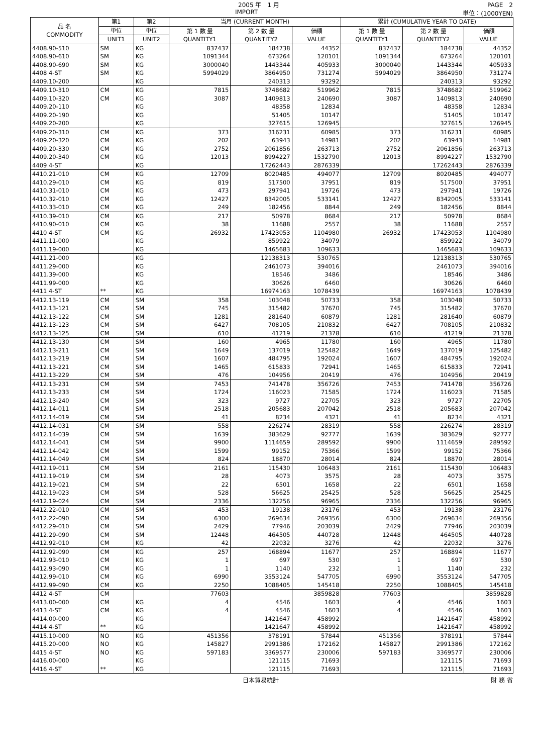2005 年　1 月 PAGE　2
IMPORT 単位：(1000YEN)
| 品 名 COMMODITY | 第1 | 第2 | 当月 (CURRENT MONTH) | | | 累計 (CUMULATIVE YEAR TO DATE) | | |
| --- | --- | --- | --- | --- | --- | --- | --- | --- |
| | 単位 | 単位 | 第 1 数 量 QUANTITY1 | 第 2 数 量 QUANTITY2 | 価額 VALUE | 第 1 数 量 QUANTITY1 | 第 2 数 量 QUANTITY2 | 価額 VALUE |
| | UNIT1 | UNIT2 | | | | | | |
| 4408.90-510 | SM | KG | 837437 | 184738 | 44352 | 837437 | 184738 | 44352 |
| 4408.90-610 | SM | KG | 1091344 | 673264 | 120101 | 1091344 | 673264 | 120101 |
| 4408.90-690 | SM | KG | 3000040 | 1443344 | 405933 | 3000040 | 1443344 | 405933 |
| 4408 4-ST | SM | KG | 5994029 | 3864950 | 731274 | 5994029 | 3864950 | 731274 |
| 4409.10-200 | | KG | | 240313 | 93292 | | 240313 | 93292 |
| 4409.10-310 | CM | KG | 7815 | 3748682 | 519962 | 7815 | 3748682 | 519962 |
| 4409.10-320 | CM | KG | 3087 | 1409813 | 240690 | 3087 | 1409813 | 240690 |
| 4409.20-110 | | KG | | 48358 | 12834 | | 48358 | 12834 |
| 4409.20-190 | | KG | | 51405 | 10147 | | 51405 | 10147 |
| 4409.20-200 | | KG | | 327615 | 126945 | | 327615 | 126945 |
| 4409.20-310 | CM | KG | 373 | 316231 | 60985 | 373 | 316231 | 60985 |
| 4409.20-320 | CM | KG | 202 | 63943 | 14981 | 202 | 63943 | 14981 |
| 4409.20-330 | CM | KG | 2752 | 2061856 | 263713 | 2752 | 2061856 | 263713 |
| 4409.20-340 | CM | KG | 12013 | 8994227 | 1532790 | 12013 | 8994227 | 1532790 |
| 4409 4-ST | | KG | | 17262443 | 2876339 | | 17262443 | 2876339 |
| 4410.21-010 | CM | KG | 12709 | 8020485 | 494077 | 12709 | 8020485 | 494077 |
| 4410.29-010 | CM | KG | 819 | 517500 | 37951 | 819 | 517500 | 37951 |
| 4410.31-010 | CM | KG | 473 | 297941 | 19726 | 473 | 297941 | 19726 |
| 4410.32-010 | CM | KG | 12427 | 8342005 | 533141 | 12427 | 8342005 | 533141 |
| 4410.33-010 | CM | KG | 249 | 182456 | 8844 | 249 | 182456 | 8844 |
| 4410.39-010 | CM | KG | 217 | 50978 | 8684 | 217 | 50978 | 8684 |
| 4410.90-010 | CM | KG | 38 | 11688 | 2557 | 38 | 11688 | 2557 |
| 4410 4-ST | CM | KG | 26932 | 17423053 | 1104980 | 26932 | 17423053 | 1104980 |
| 4411.11-000 | | KG | | 859922 | 34079 | | 859922 | 34079 |
| 4411.19-000 | | KG | | 1465683 | 109633 | | 1465683 | 109633 |
| 4411.21-000 | | KG | | 12138313 | 530765 | | 12138313 | 530765 |
| 4411.29-000 | | KG | | 2461073 | 394016 | | 2461073 | 394016 |
| 4411.39-000 | | KG | | 18546 | 3486 | | 18546 | 3486 |
| 4411.99-000 | | KG | | 30626 | 6460 | | 30626 | 6460 |
| 4411 4-ST | ** | KG | | 16974163 | 1078439 | | 16974163 | 1078439 |
| 4412.13-119 | CM | SM | 358 | 103048 | 50733 | 358 | 103048 | 50733 |
| 4412.13-121 | CM | SM | 745 | 315482 | 37670 | 745 | 315482 | 37670 |
| 4412.13-122 | CM | SM | 1281 | 281640 | 60879 | 1281 | 281640 | 60879 |
| 4412.13-123 | CM | SM | 6427 | 708105 | 210832 | 6427 | 708105 | 210832 |
| 4412.13-125 | CM | SM | 610 | 41219 | 21378 | 610 | 41219 | 21378 |
| 4412.13-130 | CM | SM | 160 | 4965 | 11780 | 160 | 4965 | 11780 |
| 4412.13-211 | CM | SM | 1649 | 137019 | 125482 | 1649 | 137019 | 125482 |
| 4412.13-219 | CM | SM | 1607 | 484795 | 192024 | 1607 | 484795 | 192024 |
| 4412.13-221 | CM | SM | 1465 | 615833 | 72941 | 1465 | 615833 | 72941 |
| 4412.13-229 | CM | SM | 476 | 104956 | 20419 | 476 | 104956 | 20419 |
| 4412.13-231 | CM | SM | 7453 | 741478 | 356726 | 7453 | 741478 | 356726 |
| 4412.13-233 | CM | SM | 1724 | 116023 | 71585 | 1724 | 116023 | 71585 |
| 4412.13-240 | CM | SM | 323 | 9727 | 22705 | 323 | 9727 | 22705 |
| 4412.14-011 | CM | SM | 2518 | 205683 | 207042 | 2518 | 205683 | 207042 |
| 4412.14-019 | CM | SM | 41 | 8234 | 4321 | 41 | 8234 | 4321 |
| 4412.14-031 | CM | SM | 558 | 226274 | 28319 | 558 | 226274 | 28319 |
| 4412.14-039 | CM | SM | 1639 | 383629 | 92777 | 1639 | 383629 | 92777 |
| 4412.14-041 | CM | SM | 9900 | 1114659 | 289592 | 9900 | 1114659 | 289592 |
| 4412.14-042 | CM | SM | 1599 | 99152 | 75366 | 1599 | 99152 | 75366 |
| 4412.14-049 | CM | SM | 824 | 18870 | 28014 | 824 | 18870 | 28014 |
| 4412.19-011 | CM | SM | 2161 | 115430 | 106483 | 2161 | 115430 | 106483 |
| 4412.19-019 | CM | SM | 28 | 4073 | 3575 | 28 | 4073 | 3575 |
| 4412.19-021 | CM | SM | 22 | 6501 | 1658 | 22 | 6501 | 1658 |
| 4412.19-023 | CM | SM | 528 | 56625 | 25425 | 528 | 56625 | 25425 |
| 4412.19-024 | CM | SM | 2336 | 132256 | 96965 | 2336 | 132256 | 96965 |
| 4412.22-010 | CM | SM | 453 | 19138 | 23176 | 453 | 19138 | 23176 |
| 4412.22-090 | CM | SM | 6300 | 269634 | 269356 | 6300 | 269634 | 269356 |
| 4412.29-010 | CM | SM | 2429 | 77946 | 203039 | 2429 | 77946 | 203039 |
| 4412.29-090 | CM | SM | 12448 | 464505 | 440728 | 12448 | 464505 | 440728 |
| 4412.92-010 | CM | KG | 42 | 22032 | 3276 | 42 | 22032 | 3276 |
| 4412.92-090 | CM | KG | 257 | 168894 | 11677 | 257 | 168894 | 11677 |
| 4412.93-010 | CM | KG | 1 | 697 | 530 | 1 | 697 | 530 |
| 4412.93-090 | CM | KG | 1 | 1140 | 232 | 1 | 1140 | 232 |
| 4412.99-010 | CM | KG | 6990 | 3553124 | 547705 | 6990 | 3553124 | 547705 |
| 4412.99-090 | CM | KG | 2250 | 1088405 | 145418 | 2250 | 1088405 | 145418 |
| 4412 4-ST | CM | | 77603 | | 3859828 | 77603 | | 3859828 |
| 4413.00-000 | CM | KG | 4 | 4546 | 1603 | 4 | 4546 | 1603 |
| 4413 4-ST | CM | KG | 4 | 4546 | 1603 | 4 | 4546 | 1603 |
| 4414.00-000 | | KG | | 1421647 | 458992 | | 1421647 | 458992 |
| 4414 4-ST | ** | KG | | 1421647 | 458992 | | 1421647 | 458992 |
| 4415.10-000 | NO | KG | 451356 | 378191 | 57844 | 451356 | 378191 | 57844 |
| 4415.20-000 | NO | KG | 145827 | 2991386 | 172162 | 145827 | 2991386 | 172162 |
| 4415 4-ST | NO | KG | 597183 | 3369577 | 230006 | 597183 | 3369577 | 230006 |
| 4416.00-000 | | KG | | 121115 | 71693 | | 121115 | 71693 |
| 4416 4-ST | ** | KG | | 121115 | 71693 | | 121115 | 71693 |
日本貿易統計 財 務 省